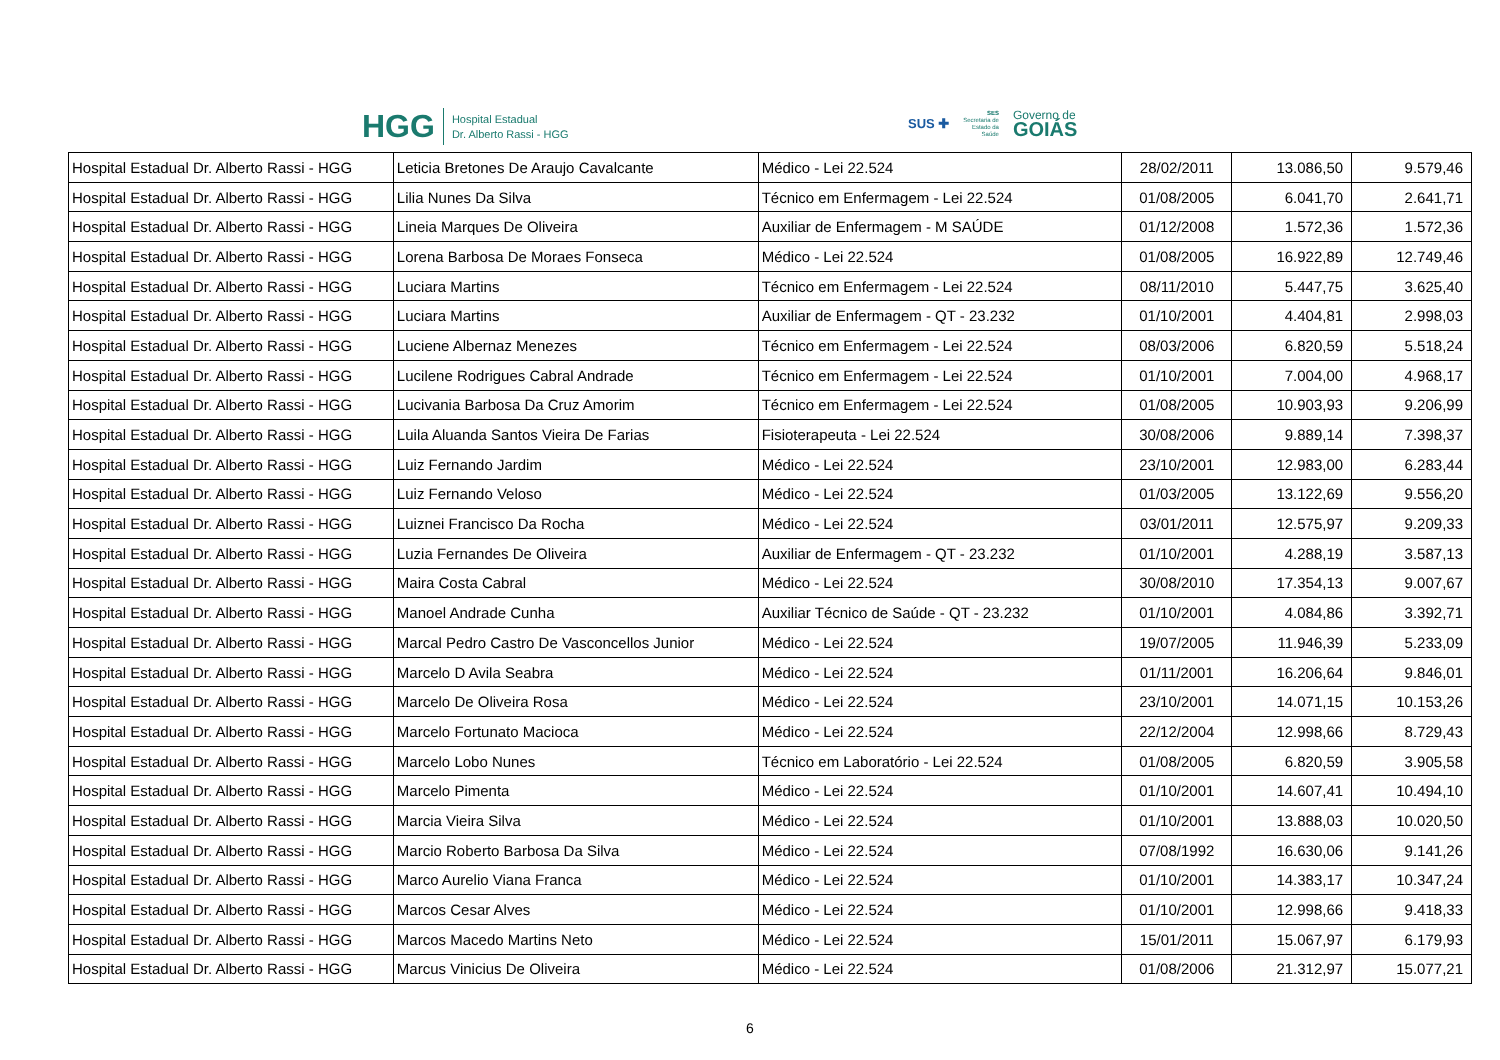HGG Hospital Estadual
Dr. Alberto Rassi - HGG
SUS ✚ SES
Secretaria de
Estado da
Saúde Governo de
GOIÁS
| Hospital Estadual Dr. Alberto Rassi - HGG | Leticia Bretones De Araujo Cavalcante | Médico - Lei 22.524 | 28/02/2011 | 13.086,50 | 9.579,46 |
| Hospital Estadual Dr. Alberto Rassi - HGG | Lilia Nunes Da Silva | Técnico em Enfermagem - Lei 22.524 | 01/08/2005 | 6.041,70 | 2.641,71 |
| Hospital Estadual Dr. Alberto Rassi - HGG | Lineia Marques De Oliveira | Auxiliar de Enfermagem - M SAÚDE | 01/12/2008 | 1.572,36 | 1.572,36 |
| Hospital Estadual Dr. Alberto Rassi - HGG | Lorena Barbosa De Moraes Fonseca | Médico - Lei 22.524 | 01/08/2005 | 16.922,89 | 12.749,46 |
| Hospital Estadual Dr. Alberto Rassi - HGG | Luciara Martins | Técnico em Enfermagem - Lei 22.524 | 08/11/2010 | 5.447,75 | 3.625,40 |
| Hospital Estadual Dr. Alberto Rassi - HGG | Luciara Martins | Auxiliar de Enfermagem - QT - 23.232 | 01/10/2001 | 4.404,81 | 2.998,03 |
| Hospital Estadual Dr. Alberto Rassi - HGG | Luciene Albernaz Menezes | Técnico em Enfermagem - Lei 22.524 | 08/03/2006 | 6.820,59 | 5.518,24 |
| Hospital Estadual Dr. Alberto Rassi - HGG | Lucilene Rodrigues Cabral Andrade | Técnico em Enfermagem - Lei 22.524 | 01/10/2001 | 7.004,00 | 4.968,17 |
| Hospital Estadual Dr. Alberto Rassi - HGG | Lucivania Barbosa Da Cruz Amorim | Técnico em Enfermagem - Lei 22.524 | 01/08/2005 | 10.903,93 | 9.206,99 |
| Hospital Estadual Dr. Alberto Rassi - HGG | Luila Aluanda Santos Vieira De Farias | Fisioterapeuta - Lei 22.524 | 30/08/2006 | 9.889,14 | 7.398,37 |
| Hospital Estadual Dr. Alberto Rassi - HGG | Luiz Fernando Jardim | Médico - Lei 22.524 | 23/10/2001 | 12.983,00 | 6.283,44 |
| Hospital Estadual Dr. Alberto Rassi - HGG | Luiz Fernando Veloso | Médico - Lei 22.524 | 01/03/2005 | 13.122,69 | 9.556,20 |
| Hospital Estadual Dr. Alberto Rassi - HGG | Luiznei Francisco Da Rocha | Médico - Lei 22.524 | 03/01/2011 | 12.575,97 | 9.209,33 |
| Hospital Estadual Dr. Alberto Rassi - HGG | Luzia Fernandes De Oliveira | Auxiliar de Enfermagem - QT - 23.232 | 01/10/2001 | 4.288,19 | 3.587,13 |
| Hospital Estadual Dr. Alberto Rassi - HGG | Maira Costa Cabral | Médico - Lei 22.524 | 30/08/2010 | 17.354,13 | 9.007,67 |
| Hospital Estadual Dr. Alberto Rassi - HGG | Manoel Andrade Cunha | Auxiliar Técnico de Saúde - QT - 23.232 | 01/10/2001 | 4.084,86 | 3.392,71 |
| Hospital Estadual Dr. Alberto Rassi - HGG | Marcal Pedro Castro De Vasconcellos Junior | Médico - Lei 22.524 | 19/07/2005 | 11.946,39 | 5.233,09 |
| Hospital Estadual Dr. Alberto Rassi - HGG | Marcelo D Avila Seabra | Médico - Lei 22.524 | 01/11/2001 | 16.206,64 | 9.846,01 |
| Hospital Estadual Dr. Alberto Rassi - HGG | Marcelo De Oliveira Rosa | Médico - Lei 22.524 | 23/10/2001 | 14.071,15 | 10.153,26 |
| Hospital Estadual Dr. Alberto Rassi - HGG | Marcelo Fortunato Macioca | Médico - Lei 22.524 | 22/12/2004 | 12.998,66 | 8.729,43 |
| Hospital Estadual Dr. Alberto Rassi - HGG | Marcelo Lobo Nunes | Técnico em Laboratório - Lei 22.524 | 01/08/2005 | 6.820,59 | 3.905,58 |
| Hospital Estadual Dr. Alberto Rassi - HGG | Marcelo Pimenta | Médico - Lei 22.524 | 01/10/2001 | 14.607,41 | 10.494,10 |
| Hospital Estadual Dr. Alberto Rassi - HGG | Marcia Vieira Silva | Médico - Lei 22.524 | 01/10/2001 | 13.888,03 | 10.020,50 |
| Hospital Estadual Dr. Alberto Rassi - HGG | Marcio Roberto Barbosa Da Silva | Médico - Lei 22.524 | 07/08/1992 | 16.630,06 | 9.141,26 |
| Hospital Estadual Dr. Alberto Rassi - HGG | Marco Aurelio Viana Franca | Médico - Lei 22.524 | 01/10/2001 | 14.383,17 | 10.347,24 |
| Hospital Estadual Dr. Alberto Rassi - HGG | Marcos Cesar Alves | Médico - Lei 22.524 | 01/10/2001 | 12.998,66 | 9.418,33 |
| Hospital Estadual Dr. Alberto Rassi - HGG | Marcos Macedo Martins Neto | Médico - Lei 22.524 | 15/01/2011 | 15.067,97 | 6.179,93 |
| Hospital Estadual Dr. Alberto Rassi - HGG | Marcus Vinicius De Oliveira | Médico - Lei 22.524 | 01/08/2006 | 21.312,97 | 15.077,21 |
6